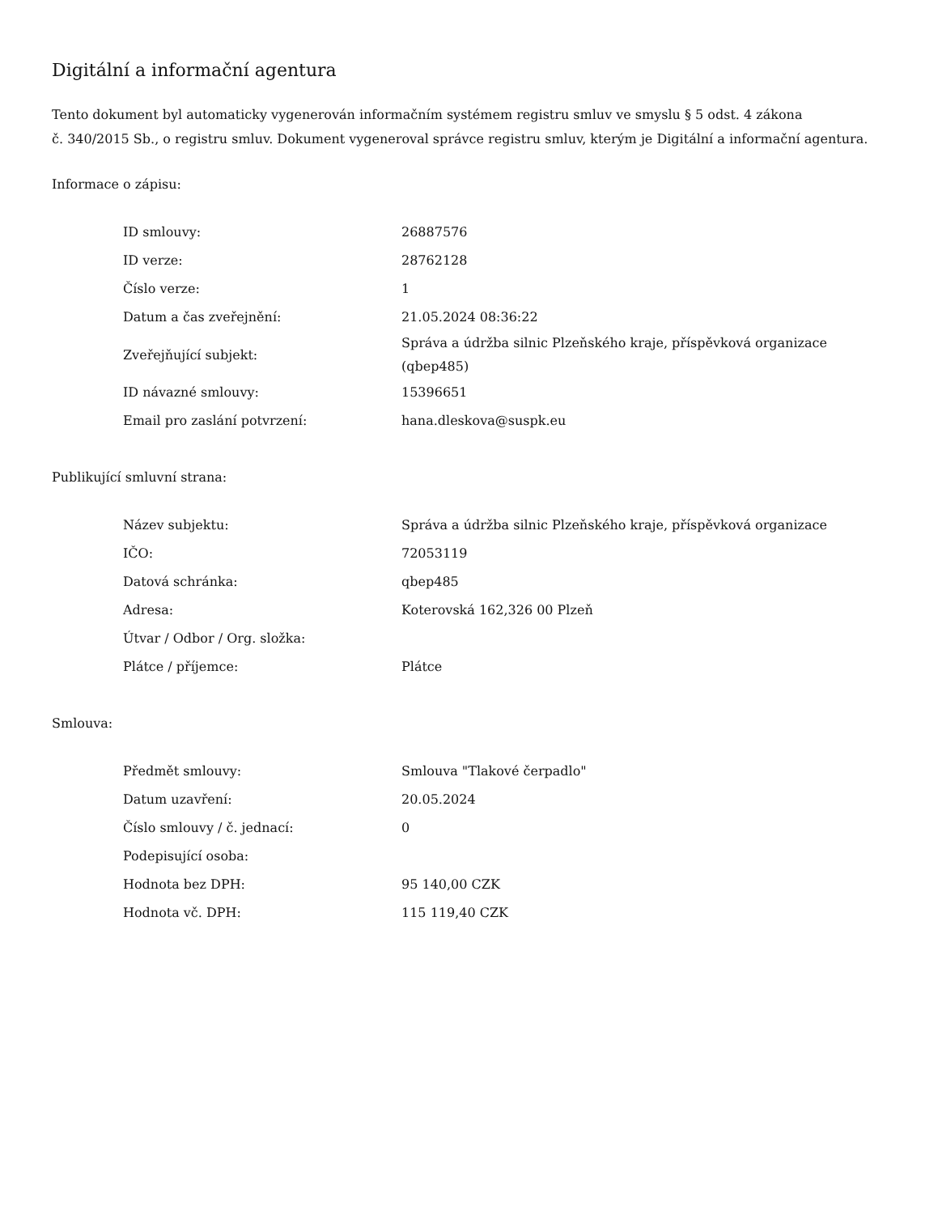Digitální a informační agentura
Tento dokument byl automaticky vygenerován informačním systémem registru smluv ve smyslu § 5 odst. 4 zákona
č. 340/2015 Sb., o registru smluv. Dokument vygeneroval správce registru smluv, kterým je Digitální a informační agentura.
Informace o zápisu:
| ID smlouvy: | 26887576 |
| ID verze: | 28762128 |
| Číslo verze: | 1 |
| Datum a čas zveřejnění: | 21.05.2024 08:36:22 |
| Zveřejňující subjekt: | Správa a údržba silnic Plzeňského kraje, příspěvková organizace (qbep485) |
| ID návazné smlouvy: | 15396651 |
| Email pro zaslání potvrzení: | hana.dleskova@suspk.eu |
Publikující smluvní strana:
| Název subjektu: | Správa a údržba silnic Plzeňského kraje, příspěvková organizace |
| IČO: | 72053119 |
| Datová schránka: | qbep485 |
| Adresa: | Koterovská 162,326 00 Plzeň |
| Útvar / Odbor / Org. složka: | |
| Plátce / příjemce: | Plátce |
Smlouva:
| Předmět smlouvy: | Smlouva "Tlakové čerpadlo" |
| Datum uzavření: | 20.05.2024 |
| Číslo smlouvy / č. jednací: | 0 |
| Podepisující osoba: | |
| Hodnota bez DPH: | 95 140,00 CZK |
| Hodnota vč. DPH: | 115 119,40 CZK |